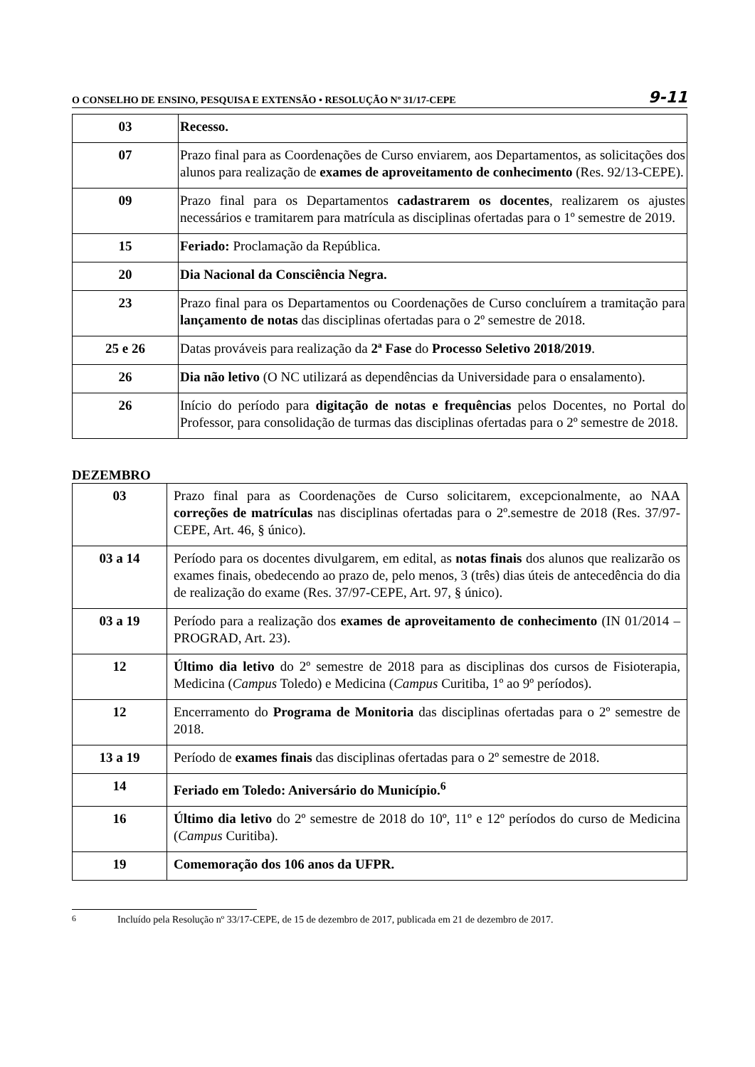O CONSELHO DE ENSINO, PESQUISA E EXTENSÃO • RESOLUÇÃO Nº 31/17-CEPE 9-11
| 03 | Recesso. |
| 07 | Prazo final para as Coordenações de Curso enviarem, aos Departamentos, as solicitações dos alunos para realização de exames de aproveitamento de conhecimento (Res. 92/13-CEPE). |
| 09 | Prazo final para os Departamentos cadastrarem os docentes , realizarem os ajustes necessários e tramitarem para matrícula as disciplinas ofertadas para o 1º semestre de 2019. |
| 15 | Feriado: Proclamação da República. |
| 20 | Dia Nacional da Consciência Negra. |
| 23 | Prazo final para os Departamentos ou Coordenações de Curso concluírem a tramitação para lançamento de notas das disciplinas ofertadas para o 2º semestre de 2018. |
| 25 e 26 | Datas prováveis para realização da 2ª Fase do Processo Seletivo 2018/2019 . |
| 26 | Dia não letivo (O NC utilizará as dependências da Universidade para o ensalamento). |
| 26 | Início do período para digitação de notas e frequências pelos Docentes, no Portal do Professor, para consolidação de turmas das disciplinas ofertadas para o 2º semestre de 2018. |
DEZEMBRO
| 03 | Prazo final para as Coordenações de Curso solicitarem, excepcionalmente, ao NAA correções de matrículas nas disciplinas ofertadas para o 2º.semestre de 2018 (Res. 37/97-CEPE, Art. 46, § único). |
| 03 a 14 | Período para os docentes divulgarem, em edital, as notas finais dos alunos que realizarão os exames finais, obedecendo ao prazo de, pelo menos, 3 (três) dias úteis de antecedência do dia de realização do exame (Res. 37/97-CEPE, Art. 97, § único). |
| 03 a 19 | Período para a realização dos exames de aproveitamento de conhecimento (IN 01/2014 – PROGRAD, Art. 23). |
| 12 | Último dia letivo do 2º semestre de 2018 para as disciplinas dos cursos de Fisioterapia, Medicina ( Campus Toledo) e Medicina ( Campus Curitiba, 1º ao 9º períodos). |
| 12 | Encerramento do Programa de Monitoria das disciplinas ofertadas para o 2º semestre de 2018. |
| 13 a 19 | Período de exames finais das disciplinas ofertadas para o 2º semestre de 2018. |
| 14 | Feriado em Toledo: Aniversário do Município.<sup>6</sup> |
| 16 | Último dia letivo do 2º semestre de 2018 do 10º, 11º e 12º períodos do curso de Medicina ( Campus Curitiba). |
| 19 | Comemoração dos 106 anos da UFPR. |
<sup>6</sup> Incluído pela Resolução nº 33/17-CEPE, de 15 de dezembro de 2017, publicada em 21 de dezembro de 2017.